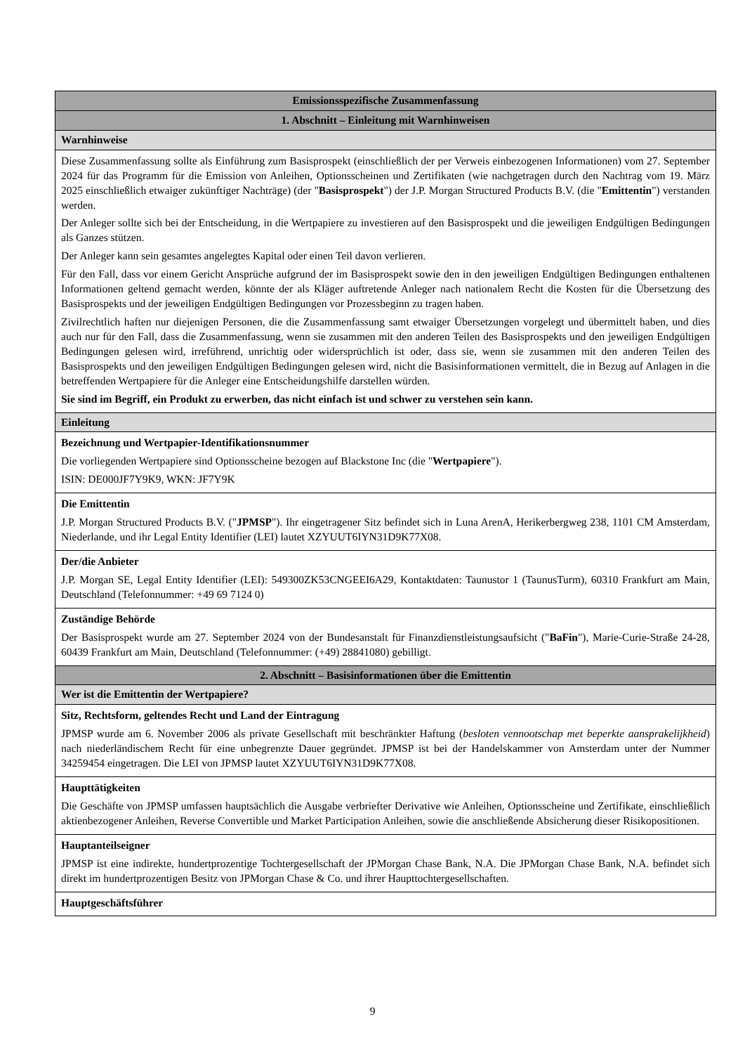| Emissionsspezifische Zusammenfassung |
| --- |
| 1. Abschnitt – Einleitung mit Warnhinweisen |
| Warnhinweise |
| Diese Zusammenfassung sollte als Einführung zum Basisprospekt (einschließlich der per Verweis einbezogenen Informationen) vom 27. September 2024 für das Programm für die Emission von Anleihen, Optionsscheinen und Zertifikaten (wie nachgetragen durch den Nachtrag vom 19. März 2025 einschließlich etwaiger zukünftiger Nachträge) (der " Basisprospekt ") der J.P. Morgan Structured Products B.V. (die " Emittentin ") verstanden werden. Der Anleger sollte sich bei der Entscheidung, in die Wertpapiere zu investieren auf den Basisprospekt und die jeweiligen Endgültigen Bedingungen als Ganzes stützen. Der Anleger kann sein gesamtes angelegtes Kapital oder einen Teil davon verlieren. Für den Fall, dass vor einem Gericht Ansprüche aufgrund der im Basisprospekt sowie den in den jeweiligen Endgültigen Bedingungen enthaltenen Informationen geltend gemacht werden, könnte der als Kläger auftretende Anleger nach nationalem Recht die Kosten für die Übersetzung des Basisprospekts und der jeweiligen Endgültigen Bedingungen vor Prozessbeginn zu tragen haben. Zivilrechtlich haften nur diejenigen Personen, die die Zusammenfassung samt etwaiger Übersetzungen vorgelegt und übermittelt haben, und dies auch nur für den Fall, dass die Zusammenfassung, wenn sie zusammen mit den anderen Teilen des Basisprospekts und den jeweiligen Endgültigen Bedingungen gelesen wird, irreführend, unrichtig oder widersprüchlich ist oder, dass sie, wenn sie zusammen mit den anderen Teilen des Basisprospekts und den jeweiligen Endgültigen Bedingungen gelesen wird, nicht die Basisinformationen vermittelt, die in Bezug auf Anlagen in die betreffenden Wertpapiere für die Anleger eine Entscheidungshilfe darstellen würden. Sie sind im Begriff, ein Produkt zu erwerben, das nicht einfach ist und schwer zu verstehen sein kann. |
| Einleitung |
| Bezeichnung und Wertpapier-Identifikationsnummer Die vorliegenden Wertpapiere sind Optionsscheine bezogen auf Blackstone Inc (die " Wertpapiere "). ISIN: DE000JF7Y9K9, WKN: JF7Y9K |
| Die Emittentin J.P. Morgan Structured Products B.V. (" JPMSP "). Ihr eingetragener Sitz befindet sich in Luna ArenA, Herikerbergweg 238, 1101 CM Amsterdam, Niederlande, und ihr Legal Entity Identifier (LEI) lautet XZYUUT6IYN31D9K77X08. |
| Der/die Anbieter J.P. Morgan SE, Legal Entity Identifier (LEI): 549300ZK53CNGEEI6A29, Kontaktdaten: Taunustor 1 (TaunusTurm), 60310 Frankfurt am Main, Deutschland (Telefonnummer: +49 69 7124 0) |
| Zuständige Behörde Der Basisprospekt wurde am 27. September 2024 von der Bundesanstalt für Finanzdienstleistungsaufsicht (" BaFin "), Marie-Curie-Straße 24-28, 60439 Frankfurt am Main, Deutschland (Telefonnummer: (+49) 28841080) gebilligt. |
| 2. Abschnitt – Basisinformationen über die Emittentin |
| Wer ist die Emittentin der Wertpapiere? |
| Sitz, Rechtsform, geltendes Recht und Land der Eintragung JPMSP wurde am 6. November 2006 als private Gesellschaft mit beschränkter Haftung ( besloten vennootschap met beperkte aansprakelijkheid ) nach niederländischem Recht für eine unbegrenzte Dauer gegründet. JPMSP ist bei der Handelskammer von Amsterdam unter der Nummer 34259454 eingetragen. Die LEI von JPMSP lautet XZYUUT6IYN31D9K77X08. |
| Haupttätigkeiten Die Geschäfte von JPMSP umfassen hauptsächlich die Ausgabe verbriefter Derivative wie Anleihen, Optionsscheine und Zertifikate, einschließlich aktienbezogener Anleihen, Reverse Convertible und Market Participation Anleihen, sowie die anschließende Absicherung dieser Risikopositionen. |
| Hauptanteilseigner JPMSP ist eine indirekte, hundertprozentige Tochtergesellschaft der JPMorgan Chase Bank, N.A. Die JPMorgan Chase Bank, N.A. befindet sich direkt im hundertprozentigen Besitz von JPMorgan Chase & Co. und ihrer Haupttochtergesellschaften. |
| Hauptgeschäftsführer |
9